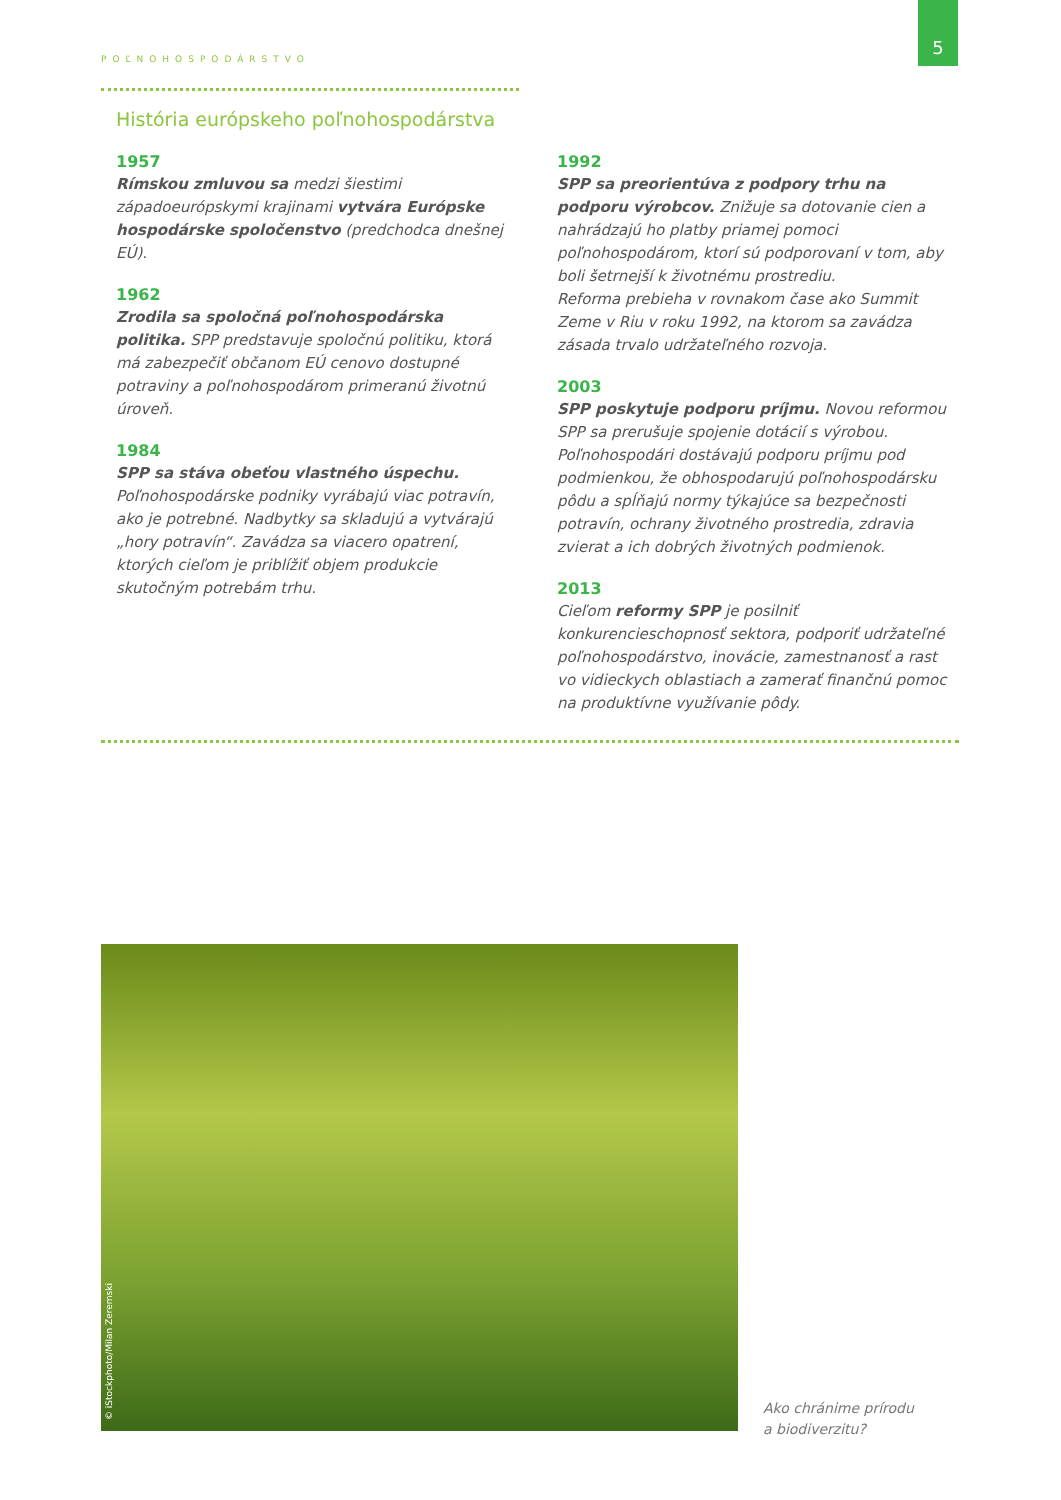5
POĽNOHOSPODÁRSTVO
História európskeho poľnohospodárstva
1957
Rímskou zmluvou sa medzi šiestimi západoeurópskymi krajinami vytvára Európske hospodárske spoločenstvo (predchodca dnešnej EÚ).
1962
Zrodila sa spoločná poľnohospodárska politika. SPP predstavuje spoločnú politiku, ktorá má zabezpečiť občanom EÚ cenovo dostupné potraviny a poľnohospodárom primeranú životnú úroveň.
1984
SPP sa stáva obeťou vlastného úspechu. Poľnohospodárske podniky vyrábajú viac potravín, ako je potrebné. Nadbytky sa skladujú a vytvárajú „hory potravín“. Zavádza sa viacero opatrení, ktorých cieľom je priblížiť objem produkcie skutočným potrebám trhu.
1992
SPP sa preorientúva z podpory trhu na podporu výrobcov. Znižuje sa dotovanie cien a nahrádzajú ho platby priamej pomoci poľnohospodárom, ktorí sú podporovaní v tom, aby boli šetrnejší k životnému prostrediu.
Reforma prebieha v rovnakom čase ako Summit Zeme v Riu v roku 1992, na ktorom sa zavádza zásada trvalo udržateľného rozvoja.
2003
SPP poskytuje podporu príjmu. Novou reformou SPP sa prerušuje spojenie dotácií s výrobou. Poľnohospodári dostávajú podporu príjmu pod podmienkou, že obhospodarujú poľnohospodársku pôdu a spĺňajú normy týkajúce sa bezpečnosti potravín, ochrany životného prostredia, zdravia zvierat a ich dobrých životných podmienok.
2013
Cieľom reformy SPP je posilniť konkurencieschopnosť sektora, podporiť udržateľné poľnohospodárstvo, inovácie, zamestnanosť a rast vo vidieckych oblastiach a zamerať finančnú pomoc na produktívne využívanie pôdy.
© iStockphoto/Milan Zeremski
Ako chránime prírodu
a biodiverzitu?